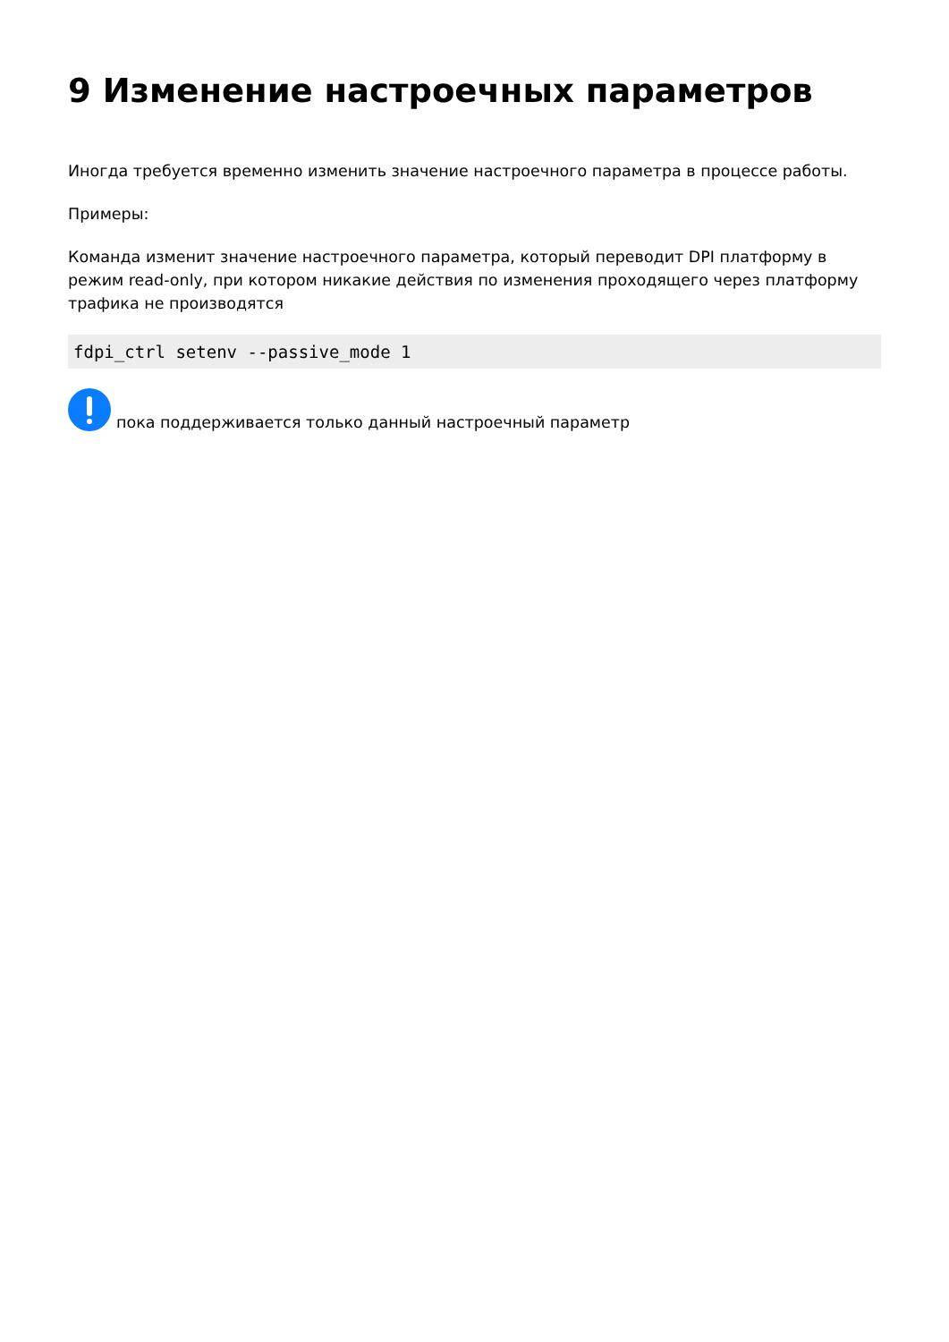9 Изменение настроечных параметров
Иногда требуется временно изменить значение настроечного параметра в процессе работы.
Примеры:
Команда изменит значение настроечного параметра, который переводит DPI платформу в режим read-only, при котором никакие действия по изменения проходящего через платформу трафика не производятся
fdpi_ctrl setenv --passive_mode 1
пока поддерживается только данный настроечный параметр